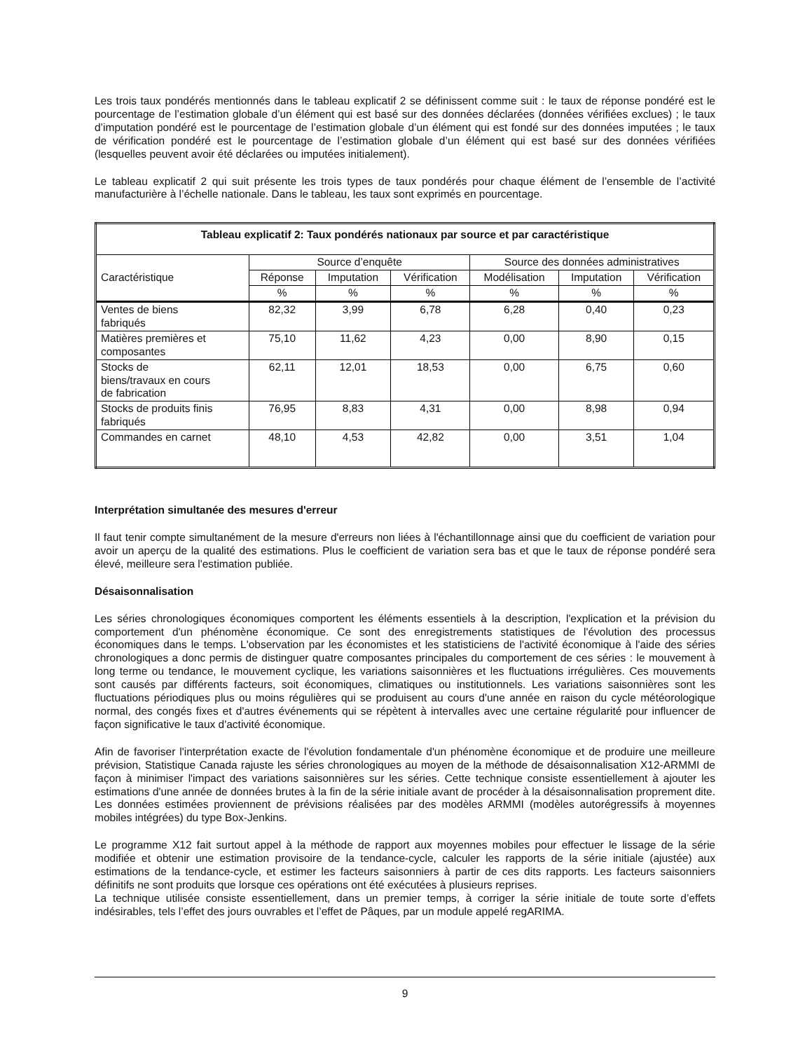Les trois taux pondérés mentionnés dans le tableau explicatif 2 se définissent comme suit : le taux de réponse pondéré est le pourcentage de l’estimation globale d’un élément qui est basé sur des données déclarées (données vérifiées exclues) ; le taux d’imputation pondéré est le pourcentage de l’estimation globale d’un élément qui est fondé sur des données imputées ; le taux de vérification pondéré est le pourcentage de l’estimation globale d’un élément qui est basé sur des données vérifiées (lesquelles peuvent avoir été déclarées ou imputées initialement).
Le tableau explicatif 2 qui suit présente les trois types de taux pondérés pour chaque élément de l’ensemble de l’activité manufacturière à l’échelle nationale. Dans le tableau, les taux sont exprimés en pourcentage.
| Tableau explicatif 2: Taux pondérés nationaux par source et par caractéristique | | | | | | |
| --- | --- | --- | --- | --- | --- | --- |
| Caractéristique | Source d’enquête | | | Source des données administratives | | |
| | Réponse | Imputation | Vérification | Modélisation | Imputation | Vérification |
| | % | % | % | % | % | % |
| Ventes de biens fabriqués | 82,32 | 3,99 | 6,78 | 6,28 | 0,40 | 0,23 |
| Matières premières et composantes | 75,10 | 11,62 | 4,23 | 0,00 | 8,90 | 0,15 |
| Stocks de biens/travaux en cours de fabrication | 62,11 | 12,01 | 18,53 | 0,00 | 6,75 | 0,60 |
| Stocks de produits finis fabriqués | 76,95 | 8,83 | 4,31 | 0,00 | 8,98 | 0,94 |
| Commandes en carnet | 48,10 | 4,53 | 42,82 | 0,00 | 3,51 | 1,04 |
Interprétation simultanée des mesures d'erreur
Il faut tenir compte simultanément de la mesure d'erreurs non liées à l'échantillonnage ainsi que du coefficient de variation pour avoir un aperçu de la qualité des estimations. Plus le coefficient de variation sera bas et que le taux de réponse pondéré sera élevé, meilleure sera l'estimation publiée.
Désaisonnalisation
Les séries chronologiques économiques comportent les éléments essentiels à la description, l'explication et la prévision du comportement d'un phénomène économique. Ce sont des enregistrements statistiques de l'évolution des processus économiques dans le temps. L'observation par les économistes et les statisticiens de l'activité économique à l'aide des séries chronologiques a donc permis de distinguer quatre composantes principales du comportement de ces séries : le mouvement à long terme ou tendance, le mouvement cyclique, les variations saisonnières et les fluctuations irrégulières. Ces mouvements sont causés par différents facteurs, soit économiques, climatiques ou institutionnels. Les variations saisonnières sont les fluctuations périodiques plus ou moins régulières qui se produisent au cours d'une année en raison du cycle météorologique normal, des congés fixes et d'autres événements qui se répètent à intervalles avec une certaine régularité pour influencer de façon significative le taux d'activité économique.
Afin de favoriser l'interprétation exacte de l'évolution fondamentale d'un phénomène économique et de produire une meilleure prévision, Statistique Canada rajuste les séries chronologiques au moyen de la méthode de désaisonnalisation X12-ARMMI de façon à minimiser l'impact des variations saisonnières sur les séries. Cette technique consiste essentiellement à ajouter les estimations d'une année de données brutes à la fin de la série initiale avant de procéder à la désaisonnalisation proprement dite. Les données estimées proviennent de prévisions réalisées par des modèles ARMMI (modèles autorégressifs à moyennes mobiles intégrées) du type Box-Jenkins.
Le programme X12 fait surtout appel à la méthode de rapport aux moyennes mobiles pour effectuer le lissage de la série modifiée et obtenir une estimation provisoire de la tendance-cycle, calculer les rapports de la série initiale (ajustée) aux estimations de la tendance-cycle, et estimer les facteurs saisonniers à partir de ces dits rapports. Les facteurs saisonniers définitifs ne sont produits que lorsque ces opérations ont été exécutées à plusieurs reprises.
La technique utilisée consiste essentiellement, dans un premier temps, à corriger la série initiale de toute sorte d’effets indésirables, tels l’effet des jours ouvrables et l’effet de Pâques, par un module appelé regARIMA.
9